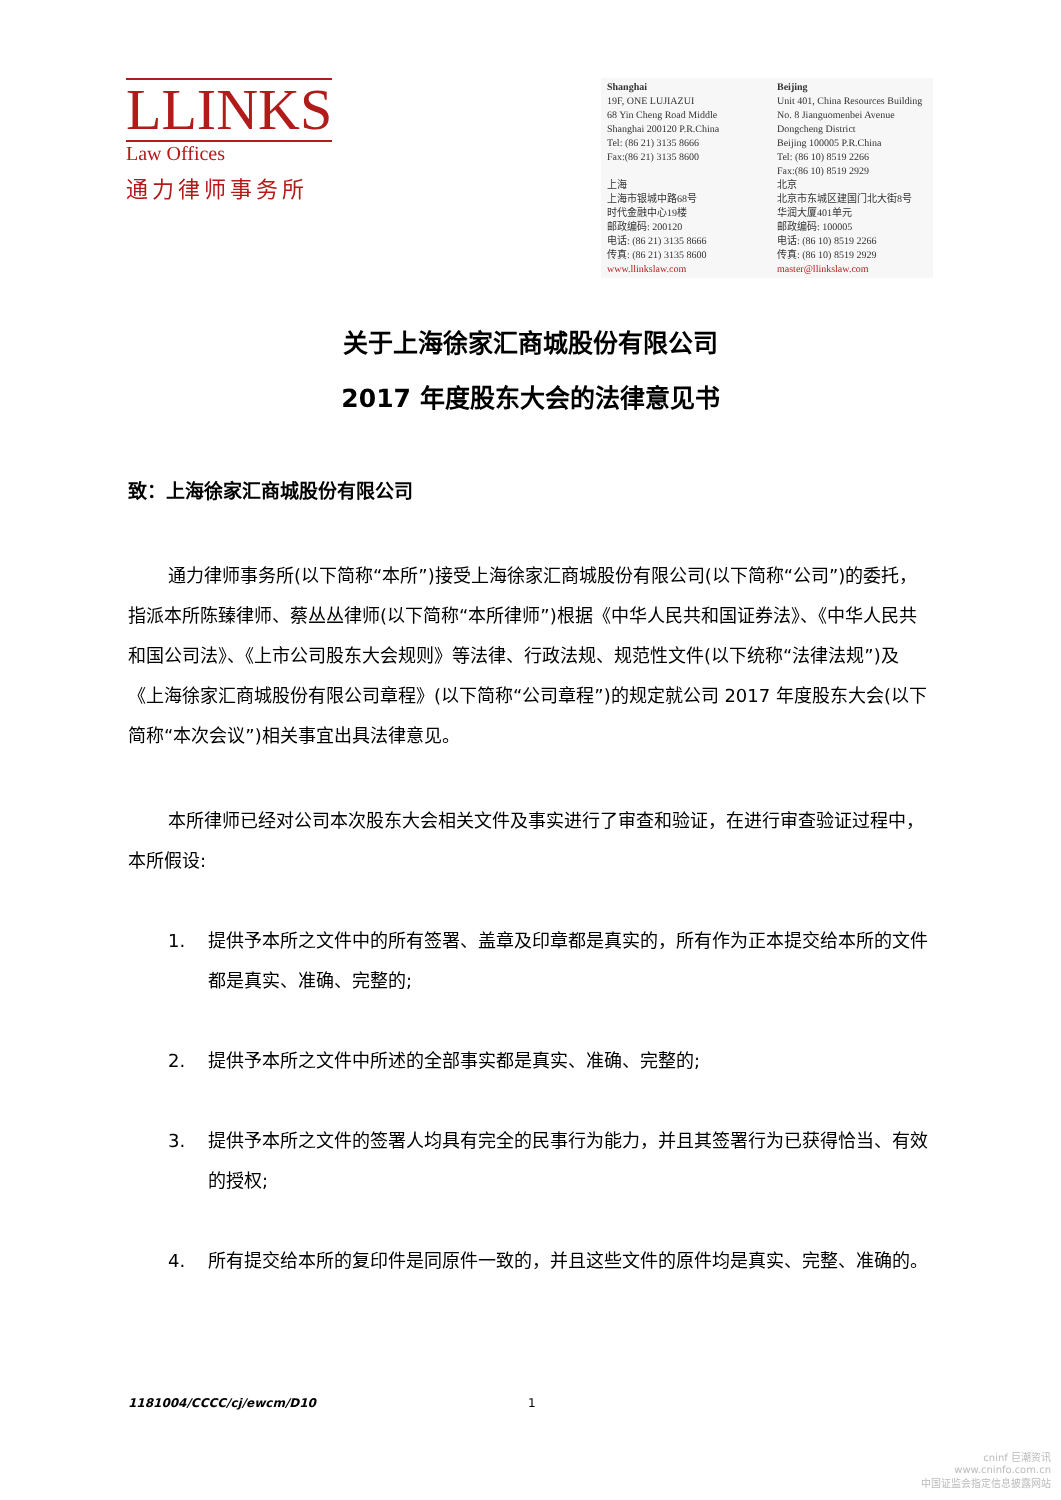LLINKS
Law Offices
通力律师事务所
Shanghai
19F, ONE LUJIAZUI
68 Yin Cheng Road Middle
Shanghai 200120 P.R.China
Tel: (86 21) 3135 8666
Fax:(86 21) 3135 8600
上海
上海市银城中路68号
时代金融中心19楼
邮政编码: 200120
电话: (86 21) 3135 8666
传真: (86 21) 3135 8600
www.llinkslaw.com
Beijing
Unit 401, China Resources Building
No. 8 Jianguomenbei Avenue
Dongcheng District
Beijing 100005 P.R.China
Tel: (86 10) 8519 2266
Fax:(86 10) 8519 2929
北京
北京市东城区建国门北大街8号
华润大厦401单元
邮政编码: 100005
电话: (86 10) 8519 2266
传真: (86 10) 8519 2929
master@llinkslaw.com
关于上海徐家汇商城股份有限公司
2017 年度股东大会的法律意见书
致：上海徐家汇商城股份有限公司
通力律师事务所(以下简称“本所”)接受上海徐家汇商城股份有限公司(以下简称“公司”)的委托，指派本所陈臻律师、蔡丛丛律师(以下简称“本所律师”)根据《中华人民共和国证券法》、《中华人民共和国公司法》、《上市公司股东大会规则》等法律、行政法规、规范性文件(以下统称“法律法规”)及《上海徐家汇商城股份有限公司章程》(以下简称“公司章程”)的规定就公司 2017 年度股东大会(以下简称“本次会议”)相关事宜出具法律意见。
本所律师已经对公司本次股东大会相关文件及事实进行了审查和验证，在进行审查验证过程中，本所假设:
1. 提供予本所之文件中的所有签署、盖章及印章都是真实的，所有作为正本提交给本所的文件都是真实、准确、完整的;
2. 提供予本所之文件中所述的全部事实都是真实、准确、完整的;
3. 提供予本所之文件的签署人均具有完全的民事行为能力，并且其签署行为已获得恰当、有效的授权;
4. 所有提交给本所的复印件是同原件一致的，并且这些文件的原件均是真实、完整、准确的。
1181004/CCCC/cj/ewcm/D10 1
cninf 巨潮资讯
www.cninfo.com.cn
中国证监会指定信息披露网站